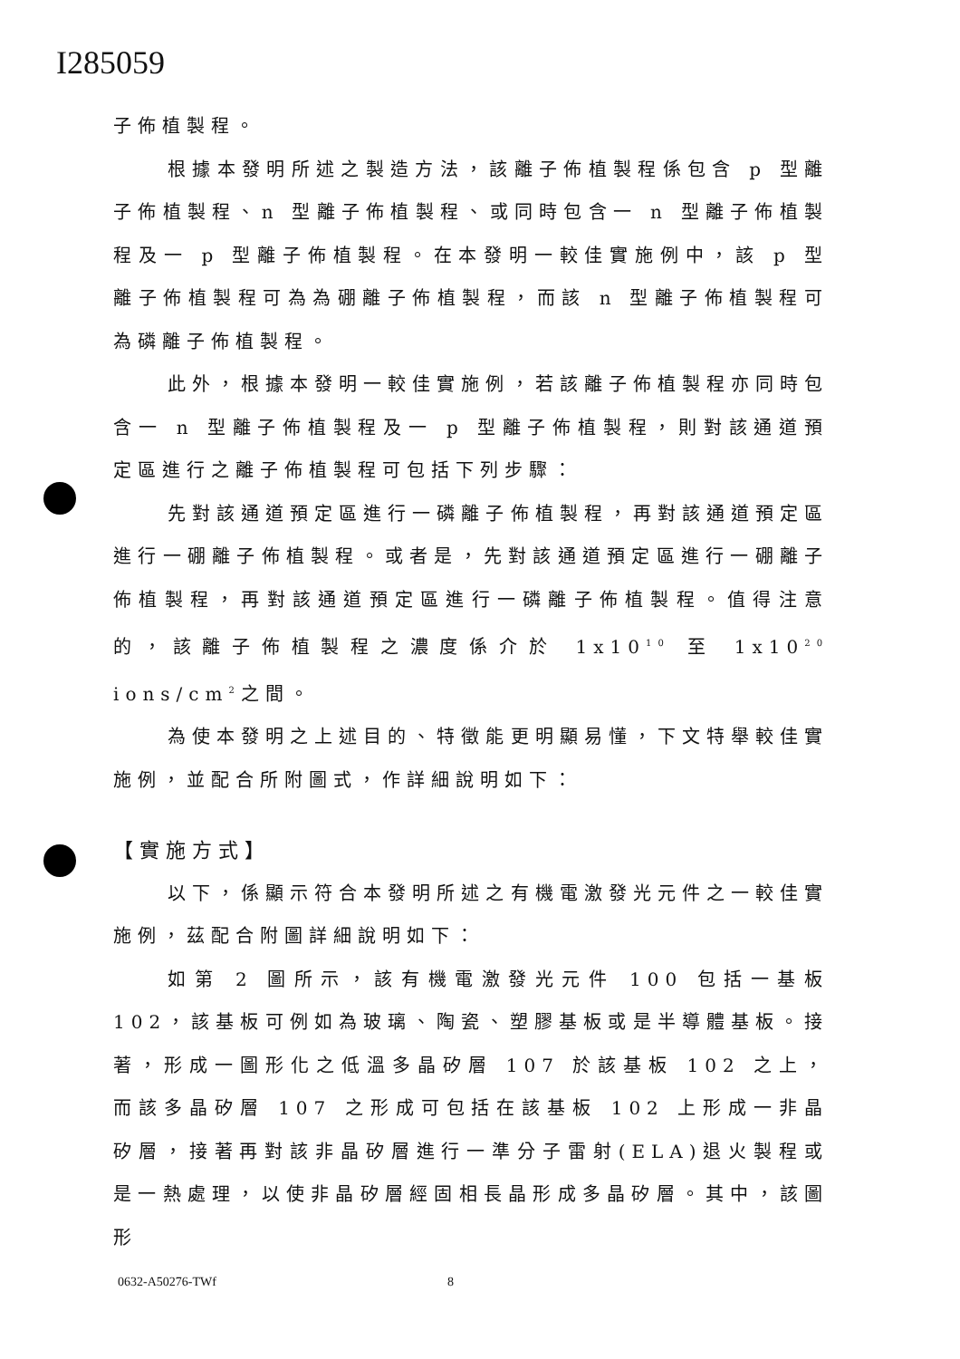I285059
子佈植製程。
根據本發明所述之製造方法，該離子佈植製程係包含 p 型離子佈植製程、n 型離子佈植製程、或同時包含一 n 型離子佈植製程及一 p 型離子佈植製程。在本發明一較佳實施例中，該 p 型離子佈植製程可為為硼離子佈植製程，而該 n 型離子佈植製程可為磷離子佈植製程。
此外，根據本發明一較佳實施例，若該離子佈植製程亦同時包含一 n 型離子佈植製程及一 p 型離子佈植製程，則對該通道預定區進行之離子佈植製程可包括下列步驟：
先對該通道預定區進行一磷離子佈植製程，再對該通道預定區進行一硼離子佈植製程。或者是，先對該通道預定區進行一硼離子佈植製程，再對該通道預定區進行一磷離子佈植製程。值得注意的，該離子佈植製程之濃度係介於 1x10<sup>10</sup> 至 1x10<sup>20</sup> ions/cm<sup>2</sup>之間。
為使本發明之上述目的、特徵能更明顯易懂，下文特舉較佳實施例，並配合所附圖式，作詳細說明如下：
【實施方式】
以下，係顯示符合本發明所述之有機電激發光元件之一較佳實施例，茲配合附圖詳細說明如下：
如第 2 圖所示，該有機電激發光元件 100 包括一基板 102，該基板可例如為玻璃、陶瓷、塑膠基板或是半導體基板。接著，形成一圖形化之低溫多晶矽層 107 於該基板 102 之上，而該多晶矽層 107 之形成可包括在該基板 102 上形成一非晶矽層，接著再對該非晶矽層進行一準分子雷射(ELA)退火製程或是一熱處理，以使非晶矽層經固相長晶形成多晶矽層。其中，該圖形
0632-A50276-TWf 8